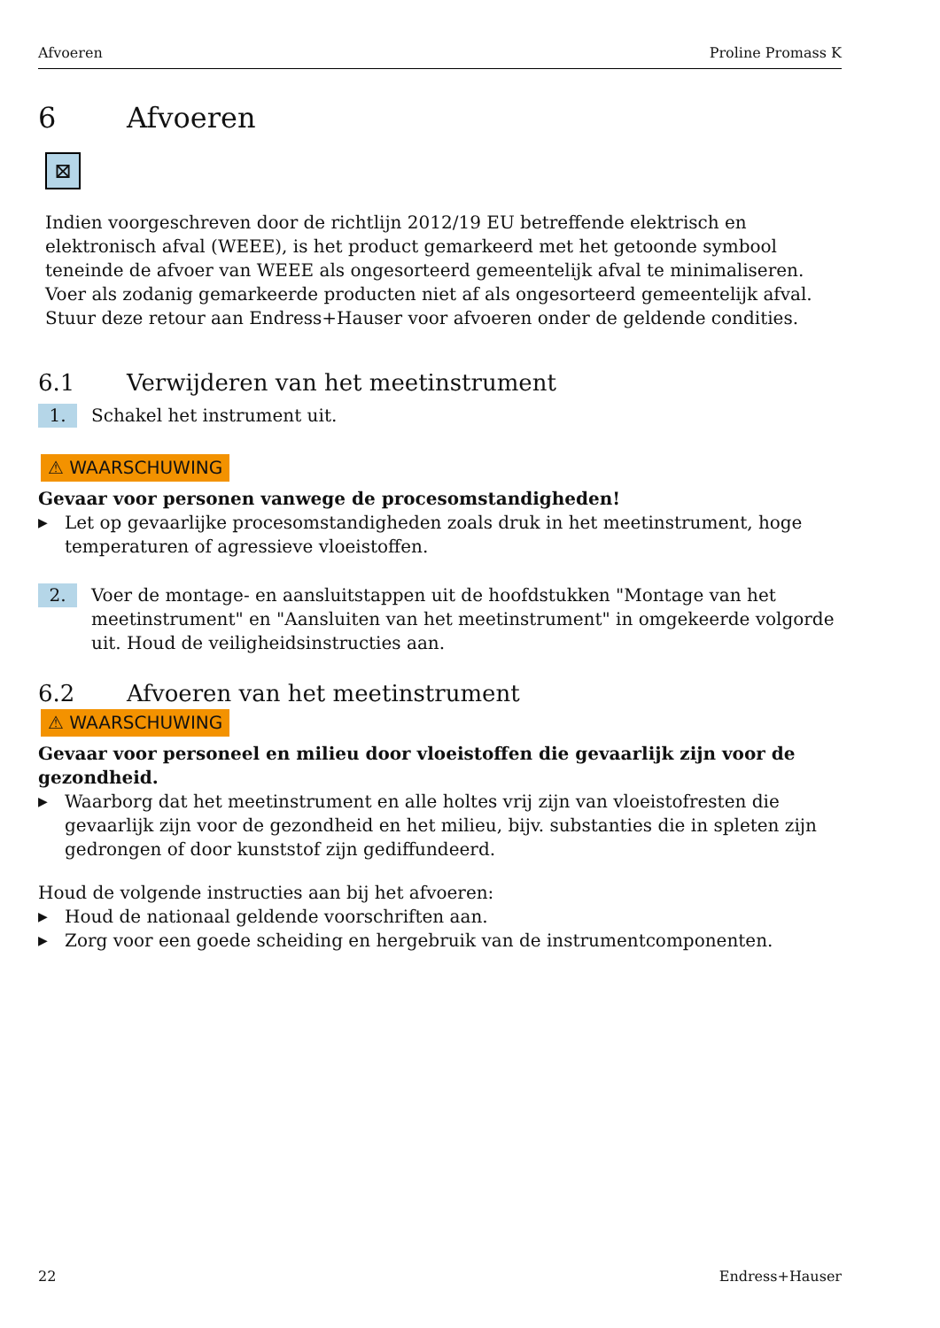Afvoeren Proline Promass K
6 Afvoeren
⊠
Indien voorgeschreven door de richtlijn 2012/19 EU betreffende elektrisch en elektronisch afval (WEEE), is het product gemarkeerd met het getoonde symbool teneinde de afvoer van WEEE als ongesorteerd gemeentelijk afval te minimaliseren. Voer als zodanig gemarkeerde producten niet af als ongesorteerd gemeentelijk afval. Stuur deze retour aan Endress+Hauser voor afvoeren onder de geldende condities.
6.1 Verwijderen van het meetinstrument
1. Schakel het instrument uit.
⚠ WAARSCHUWING
Gevaar voor personen vanwege de procesomstandigheden!
▶ Let op gevaarlijke procesomstandigheden zoals druk in het meetinstrument, hoge temperaturen of agressieve vloeistoffen.
2. Voer de montage- en aansluitstappen uit de hoofdstukken "Montage van het meetinstrument" en "Aansluiten van het meetinstrument" in omgekeerde volgorde uit. Houd de veiligheidsinstructies aan.
6.2 Afvoeren van het meetinstrument
⚠ WAARSCHUWING
Gevaar voor personeel en milieu door vloeistoffen die gevaarlijk zijn voor de gezondheid.
▶ Waarborg dat het meetinstrument en alle holtes vrij zijn van vloeistofresten die gevaarlijk zijn voor de gezondheid en het milieu, bijv. substanties die in spleten zijn gedrongen of door kunststof zijn gediffundeerd.
Houd de volgende instructies aan bij het afvoeren:
▶ Houd de nationaal geldende voorschriften aan.
▶ Zorg voor een goede scheiding en hergebruik van de instrumentcomponenten.
22 Endress+Hauser